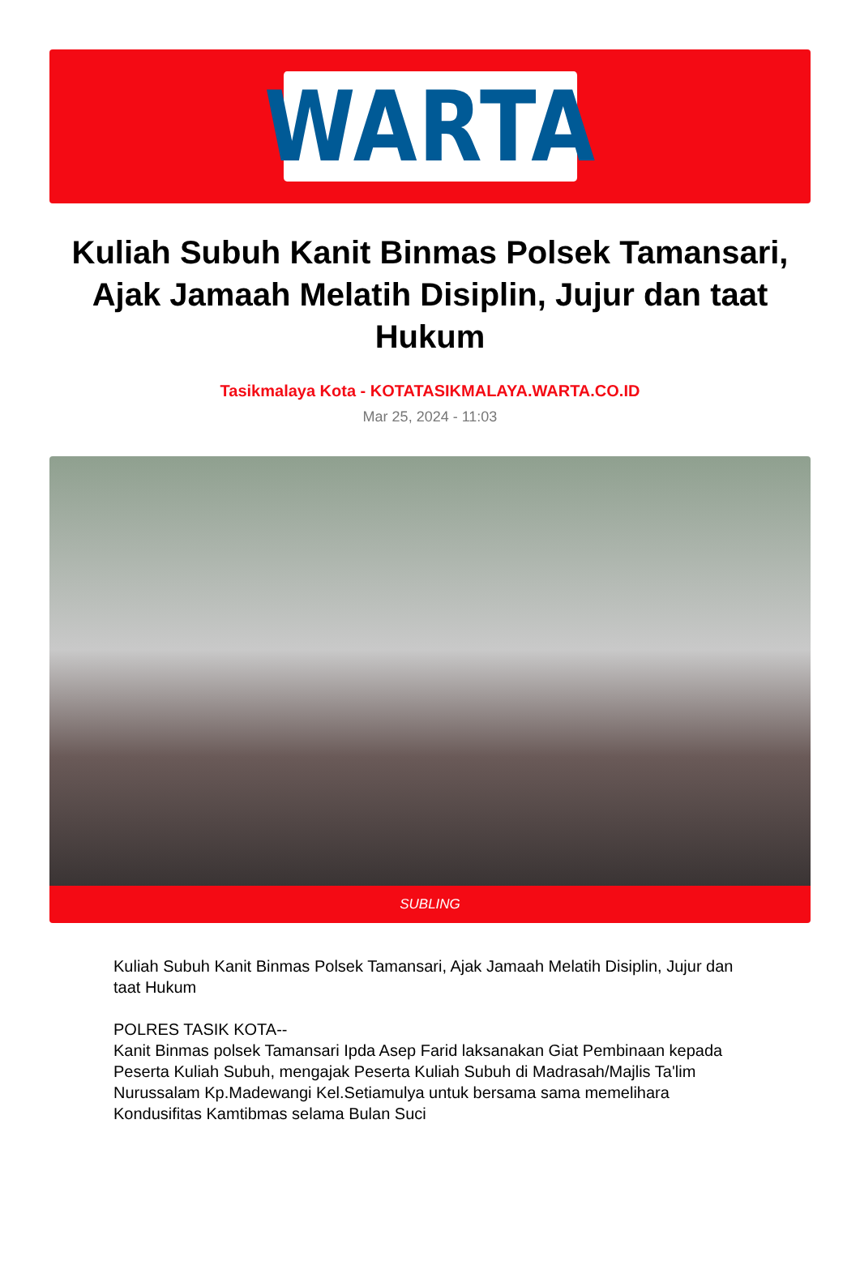WARTA
Kuliah Subuh Kanit Binmas Polsek Tamansari, Ajak Jamaah Melatih Disiplin, Jujur dan taat Hukum
Tasikmalaya Kota - KOTATASIKMALAYA.WARTA.CO.ID
Mar 25, 2024 - 11:03
SUBLING
Kuliah Subuh Kanit Binmas Polsek Tamansari, Ajak Jamaah Melatih Disiplin, Jujur dan taat Hukum
POLRES TASIK KOTA--
Kanit Binmas polsek Tamansari Ipda Asep Farid laksanakan Giat Pembinaan kepada Peserta Kuliah Subuh, mengajak Peserta Kuliah Subuh di Madrasah/Majlis Ta'lim Nurussalam Kp.Madewangi Kel.Setiamulya untuk bersama sama memelihara Kondusifitas Kamtibmas selama Bulan Suci